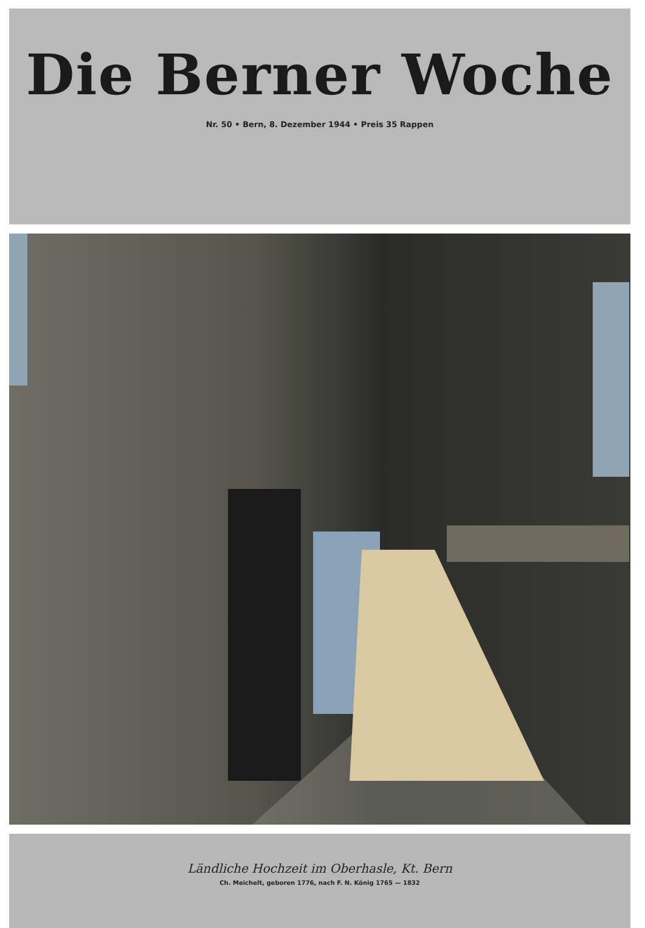Die Berner Woche
Nr. 50 • Bern, 8. Dezember 1944 • Preis 35 Rappen
Ländliche Hochzeit im Oberhasle, Kt. Bern
Ch. Meichelt, geboren 1776, nach F. N. König 1765 — 1832